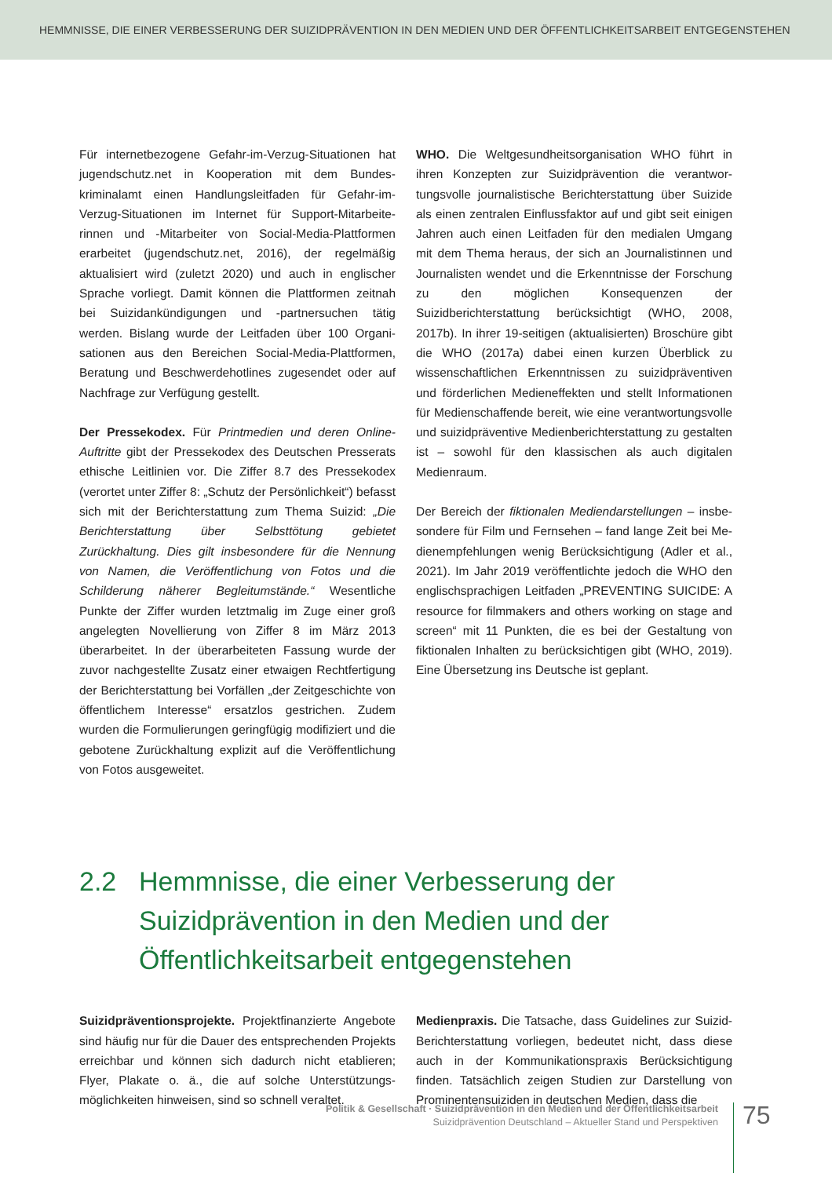HEMMNISSE, DIE EINER VERBESSERUNG DER SUIZIDPRÄVENTION IN DEN MEDIEN UND DER ÖFFENTLICHKEITSARBEIT ENTGEGENSTEHEN
Für internetbezogene Gefahr-im-Verzug-Situationen hat jugendschutz.net in Kooperation mit dem Bundes­kriminalamt einen Handlungsleitfaden für Gefahr-im-Verzug-Situationen im Internet für Support-Mitarbeite­rinnen und -Mitarbeiter von Social-Media-Plattformen erarbeitet (jugendschutz.net, 2016), der regelmäßig aktualisiert wird (zuletzt 2020) und auch in englischer Sprache vorliegt. Damit können die Plattformen zeit­nah bei Suizidankündigungen und -partnersuchen tätig werden. Bislang wurde der Leitfaden über 100 Organi­sationen aus den Bereichen Social-Media-Plattformen, Beratung und Beschwerdehotlines zugesendet oder auf Nachfrage zur Verfügung gestellt.
Der Pressekodex. Für Printmedien und deren On­line-Auftritte gibt der Pressekodex des Deutschen Presserats ethische Leitlinien vor. Die Ziffer 8.7 des Pressekodex (verortet unter Ziffer 8: „Schutz der Per­sönlichkeit“) befasst sich mit der Berichterstattung zum Thema Suizid: „Die Berichterstattung über Selbst­tötung gebietet Zurückhaltung. Dies gilt insbesondere für die Nennung von Namen, die Veröffentlichung von Fotos und die Schilderung näherer Begleitumstände.“ Wesentliche Punkte der Ziffer wurden letztmalig im Zuge einer groß angelegten Novellierung von Ziffer 8 im März 2013 überarbeitet. In der überarbeiteten Fas­sung wurde der zuvor nachgestellte Zusatz einer etwai­gen Rechtfertigung der Berichterstattung bei Vorfällen „der Zeitgeschichte von öffentlichem Interesse“ ersatz­los gestrichen. Zudem wurden die Formulierungen ge­ringfügig modifiziert und die gebotene Zurückhaltung explizit auf die Veröffentlichung von Fotos ausgeweitet.
WHO. Die Weltgesundheitsorganisation WHO führt in ihren Konzepten zur Suizidprävention die verantwor­tungsvolle journalistische Berichterstattung über Sui­zide als einen zentralen Einflussfaktor auf und gibt seit einigen Jahren auch einen Leitfaden für den medialen Umgang mit dem Thema heraus, der sich an Journalis­tinnen und Journalisten wendet und die Erkenntnisse der Forschung zu den möglichen Konsequenzen der Suizidberichterstattung berücksichtigt (WHO, 2008, 2017b). In ihrer 19-seitigen (aktualisierten) Broschüre gibt die WHO (2017a) dabei einen kurzen Überblick zu wissenschaftlichen Erkenntnissen zu suizidpräventiven und förderlichen Medieneffekten und stellt Informatio­nen für Medienschaffende bereit, wie eine verantwor­tungsvolle und suizidpräventive Medienberichterstat­tung zu gestalten ist – sowohl für den klassischen als auch digitalen Medienraum.
Der Bereich der fiktionalen Mediendarstellungen – insbe­sondere für Film und Fernsehen – fand lange Zeit bei Me­dienempfehlungen wenig Berücksichtigung (Adler et al., 2021). Im Jahr 2019 veröffentlichte jedoch die WHO den englischsprachigen Leitfaden „PREVENTING SUICIDE: A resource for filmmakers and others working on stage and screen“ mit 11 Punkten, die es bei der Gestaltung von fiktionalen Inhalten zu berücksichtigen gibt (WHO, 2019). Eine Übersetzung ins Deutsche ist geplant.
2.2 Hemmnisse, die einer Verbesserung der
Suizidprävention in den Medien und der
Öffentlichkeitsarbeit entgegenstehen
Suizidpräventionsprojekte. Projektfinanzierte Angebote sind häufig nur für die Dauer des entsprechenden Pro­jekts erreichbar und können sich dadurch nicht etablie­ren; Flyer, Plakate o. ä., die auf solche Unterstützungs­möglichkeiten hinweisen, sind so schnell veraltet.
Medienpraxis. Die Tatsache, dass Guidelines zur Suizid-Berichterstattung vorliegen, bedeutet nicht, dass diese auch in der Kommunikationspraxis Berücksichtigung finden. Tatsächlich zeigen Studien zur Darstellung von Prominentensuiziden in deutschen Medien, dass die
Politik & Gesellschaft · Suizidprävention in den Medien und der Öffentlichkeitsarbeit
Suizidprävention Deutschland – Aktueller Stand und Perspektiven
75